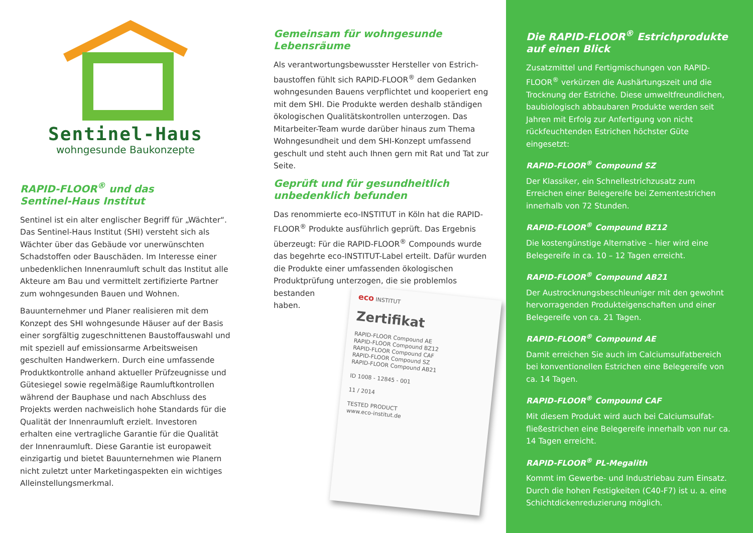Sentinel-Haus
wohngesunde Baukonzepte
RAPID-FLOOR<sup>®</sup> und das
Sentinel-Haus Institut
Sentinel ist ein alter englischer Begriff für „Wächter“. Das Sentinel-Haus Institut (SHI) versteht sich als Wächter über das Gebäude vor unerwünschten Schadstoffen oder Bauschäden. Im Interesse einer unbedenklichen Innenraumluft schult das Institut alle Akteure am Bau und vermittelt zertifizierte Partner zum wohngesunden Bauen und Wohnen.
Bauunternehmer und Planer realisieren mit dem Konzept des SHI wohngesunde Häuser auf der Basis einer sorgfältig zugeschnittenen Baustoffauswahl und mit speziell auf emissionsarme Arbeitsweisen geschulten Handwerkern. Durch eine umfassende Produktkontrolle anhand aktueller Prüfzeugnisse und Gütesiegel sowie regelmäßige Raumluftkontrollen während der Bauphase und nach Abschluss des Projekts werden nachweislich hohe Standards für die Qualität der Innenraumluft erzielt. Investoren erhalten eine vertragliche Garantie für die Qualität der Innenraumluft. Diese Garantie ist europaweit einzigartig und bietet Bauunternehmen wie Planern nicht zuletzt unter Marketingaspekten ein wichtiges Alleinstellungsmerkmal.
Gemeinsam für wohngesunde
Lebensräume
Als verantwortungsbewusster Hersteller von Estrich­baustoffen fühlt sich RAPID-FLOOR<sup>®</sup> dem Gedanken wohngesunden Bauens verpflichtet und kooperiert eng mit dem SHI. Die Produkte werden deshalb ständigen ökologischen Qualitätskontrollen unter­zogen. Das Mitarbeiter-Team wurde darüber hinaus zum Thema Wohngesundheit und dem SHI-Konzept umfassend geschult und steht auch Ihnen gern mit Rat und Tat zur Seite.
Geprüft und für gesundheitlich
unbedenklich befunden
Das renommierte eco-INSTITUT in Köln hat die RAPID-FLOOR<sup>®</sup> Produkte ausführlich geprüft. Das Ergebnis überzeugt: Für die RAPID-FLOOR<sup>®</sup> Compounds wurde das begehrte eco-INSTITUT-Label erteilt. Dafür wurden die Produkte einer umfassenden ökologischen Produktprüfung unterzogen, die eco INSTITUT
Zertifikat
RAPID-FLOOR Compound AE
RAPID-FLOOR Compound BZ12
RAPID-FLOOR Compound CAF
RAPID-FLOOR Compound SZ
RAPID-FLOOR Compound AB21
ID 1008 - 12845 - 001
11 / 2014
TESTED PRODUCT
www.eco-institut.de sie problemlos bestanden haben.
Die RAPID-FLOOR<sup>®</sup> Estrichprodukte
auf einen Blick
Zusatzmittel und Fertigmischungen von RAPID-FLOOR<sup>®</sup> verkürzen die Aushärtungszeit und die Trocknung der Estriche. Diese umweltfreundlichen, baubiologisch abbaubaren Produkte werden seit Jahren mit Erfolg zur Anfertigung von nicht rückfeuchtenden Estrichen höchster Güte eingesetzt:
RAPID-FLOOR<sup>®</sup> Compound SZ
Der Klassiker, ein Schnellestrichzusatz zum Erreichen einer Belegereife bei Zementestrichen innerhalb von 72 Stunden.
RAPID-FLOOR<sup>®</sup> Compound BZ12
Die kostengünstige Alternative – hier wird eine Belegereife in ca. 10 – 12 Tagen erreicht.
RAPID-FLOOR<sup>®</sup> Compound AB21
Der Austrocknungsbeschleuniger mit den gewohnt hervorragenden Produkteigenschaften und einer Belegereife von ca. 21 Tagen.
RAPID-FLOOR<sup>®</sup> Compound AE
Damit erreichen Sie auch im Calciumsulfatbereich bei konventionellen Estrichen eine Belegereife von ca. 14 Tagen.
RAPID-FLOOR<sup>®</sup> Compound CAF
Mit diesem Produkt wird auch bei Calciumsulfat­fließestrichen eine Belegereife innerhalb von nur ca. 14 Tagen erreicht.
RAPID-FLOOR<sup>®</sup> PL-Megalith
Kommt im Gewerbe- und Industriebau zum Einsatz. Durch die hohen Festigkeiten (C40-F7) ist u. a. eine Schichtdickenreduzierung möglich.